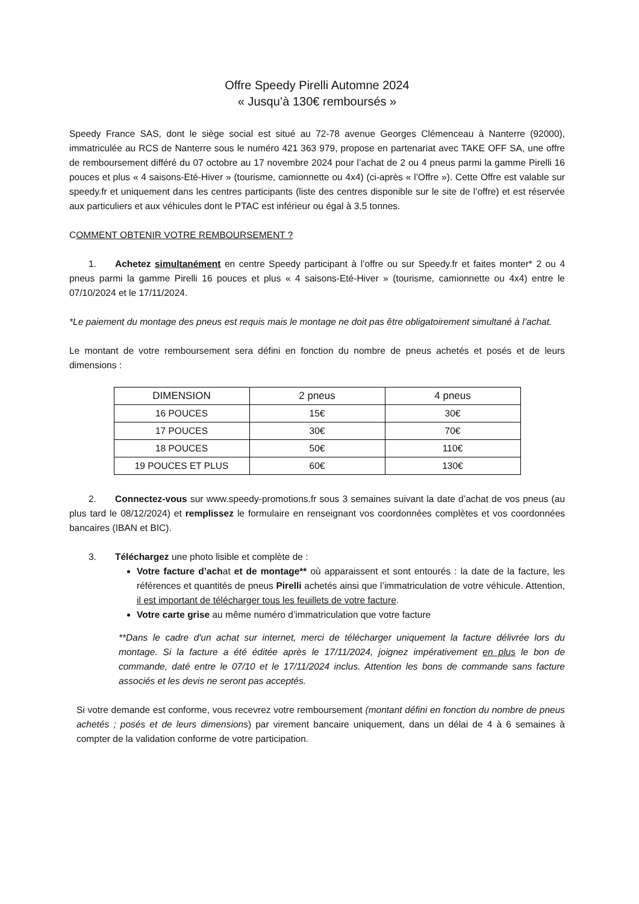Offre Speedy Pirelli Automne 2024
« Jusqu’à 130€ remboursés »
Speedy France SAS, dont le siège social est situé au 72-78 avenue Georges Clémenceau à Nanterre (92000), immatriculée au RCS de Nanterre sous le numéro 421 363 979, propose en partenariat avec TAKE OFF SA, une offre de remboursement différé du 07 octobre au 17 novembre 2024 pour l’achat de 2 ou 4 pneus parmi la gamme Pirelli 16 pouces et plus « 4 saisons-Eté-Hiver » (tourisme, camionnette ou 4x4) (ci-après « l’Offre »). Cette Offre est valable sur speedy.fr et uniquement dans les centres participants (liste des centres disponible sur le site de l’offre) et est réservée aux particuliers et aux véhicules dont le PTAC est inférieur ou égal à 3.5 tonnes.
COMMENT OBTENIR VOTRE REMBOURSEMENT ?
1. Achetez simultanément en centre Speedy participant à l’offre ou sur Speedy.fr et faites monter* 2 ou 4 pneus parmi la gamme Pirelli 16 pouces et plus « 4 saisons-Eté-Hiver » (tourisme, camionnette ou 4x4) entre le 07/10/2024 et le 17/11/2024.
*Le paiement du montage des pneus est requis mais le montage ne doit pas être obligatoirement simultané à l’achat.
Le montant de votre remboursement sera défini en fonction du nombre de pneus achetés et posés et de leurs dimensions :
| DIMENSION | 2 pneus | 4 pneus |
| --- | --- | --- |
| 16 POUCES | 15€ | 30€ |
| 17 POUCES | 30€ | 70€ |
| 18 POUCES | 50€ | 110€ |
| 19 POUCES ET PLUS | 60€ | 130€ |
2. Connectez-vous sur www.speedy-promotions.fr sous 3 semaines suivant la date d’achat de vos pneus (au plus tard le 08/12/2024) et remplissez le formulaire en renseignant vos coordonnées complètes et vos coordonnées bancaires (IBAN et BIC).
3. Téléchargez une photo lisible et complète de :
Votre facture d’achat et de montage** où apparaissent et sont entourés : la date de la facture, les références et quantités de pneus Pirelli achetés ainsi que l’immatriculation de votre véhicule. Attention, il est important de télécharger tous les feuillets de votre facture.
Votre carte grise au même numéro d’immatriculation que votre facture
**Dans le cadre d'un achat sur internet, merci de télécharger uniquement la facture délivrée lors du montage. Si la facture a été éditée après le 17/11/2024, joignez impérativement en plus le bon de commande, daté entre le 07/10 et le 17/11/2024 inclus. Attention les bons de commande sans facture associés et les devis ne seront pas acceptés.
Si votre demande est conforme, vous recevrez votre remboursement (montant défini en fonction du nombre de pneus achetés ; posés et de leurs dimensions) par virement bancaire uniquement, dans un délai de 4 à 6 semaines à compter de la validation conforme de votre participation.